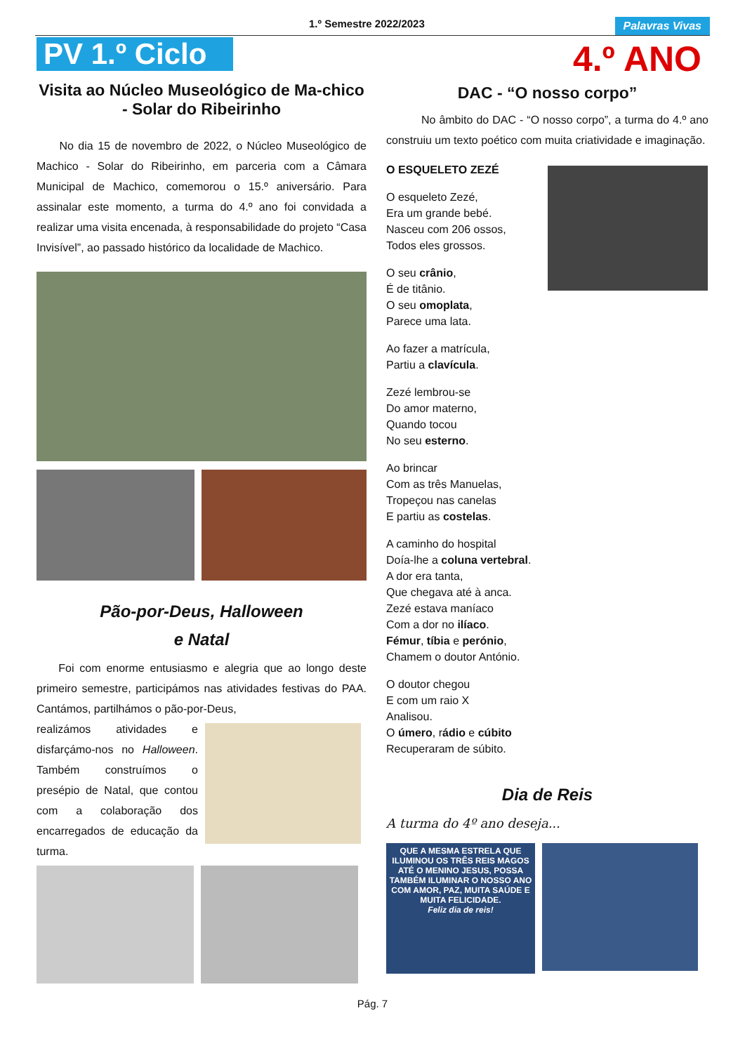1.º Semestre 2022/2023 Palavras Vivas
PV 1.º Ciclo
Visita ao Núcleo Museológico de Ma-chico - Solar do Ribeirinho
No dia 15 de novembro de 2022, o Núcleo Museológico de Machico - Solar do Ribeirinho, em parceria com a Câmara Municipal de Machico, comemorou o 15.º aniversário. Para assinalar este momento, a turma do 4.º ano foi convidada a realizar uma visita encenada, à responsabilidade do projeto “Casa Invisível”, ao passado histórico da localidade de Machico.
Pão-por-Deus, Halloween
e Natal
Foi com enorme entusiasmo e alegria que ao longo deste primeiro semestre, participámos nas atividades festivas do PAA. Cantámos, partilhámos o pão-por-Deus,
realizámos atividades e disfarçámo-nos no Halloween. Também construímos o presépio de Natal, que contou com a colaboração dos encarregados de educação da turma.
4.º ANO
DAC - “O nosso corpo”
No âmbito do DAC - “O nosso corpo”, a turma do 4.º ano construiu um texto poético com muita criatividade e imaginação.
O ESQUELETO ZEZÉ
O esqueleto Zezé,
Era um grande bebé.
Nasceu com 206 ossos,
Todos eles grossos.
O seu crânio,
É de titânio.
O seu omoplata,
Parece uma lata.
Ao fazer a matrícula,
Partiu a clavícula.
Zezé lembrou-se
Do amor materno,
Quando tocou
No seu esterno.
Ao brincar
Com as três Manuelas,
Tropeçou nas canelas
E partiu as costelas.
A caminho do hospital
Doía-lhe a coluna vertebral.
A dor era tanta,
Que chegava até à anca.
Zezé estava maníaco
Com a dor no ilíaco.
Fémur, tíbia e perónio,
Chamem o doutor António.
O doutor chegou
E com um raio X
Analisou.
O úmero, rádio e cúbito
Recuperaram de súbito.
Dia de Reis
A turma do 4º ano deseja...
QUE A MESMA ESTRELA QUE ILUMINOU OS TRÊS REIS MAGOS ATÉ O MENINO JESUS, POSSA TAMBÉM ILUMINAR O NOSSO ANO COM AMOR, PAZ, MUITA SAÚDE E MUITA FELICIDADE.
Feliz dia de reis!
Pág. 7